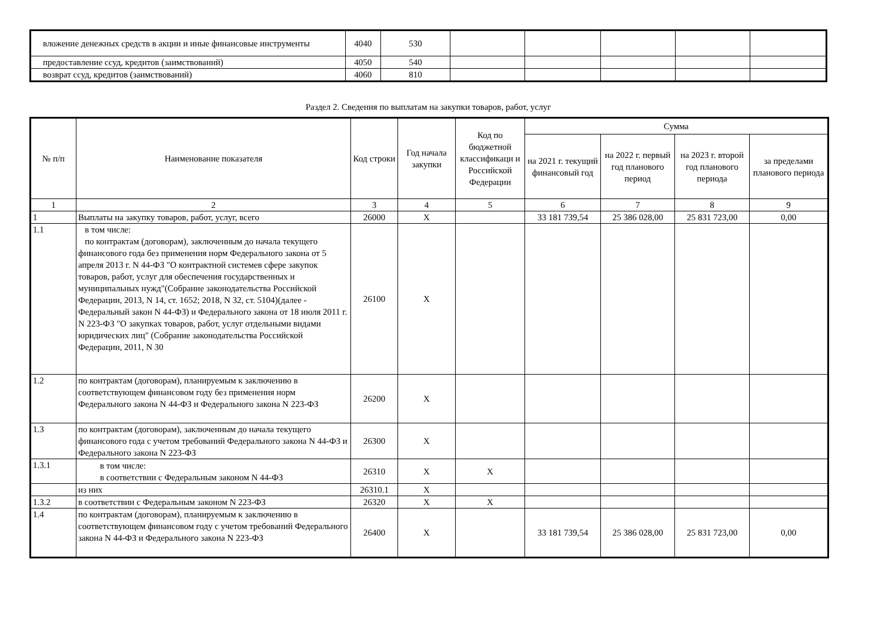| вложение денежных средств в акции и иные финансовые инструменты | 4040 | 530 | | | | | |
| предоставление ссуд, кредитов (заимствований) | 4050 | 540 | | | | | |
| возврат ссуд, кредитов (заимствований) | 4060 | 810 | | | | | |
Раздел 2. Сведения по выплатам на закупки товаров, работ, услуг
| № п/п | Наименование показателя | Код строки | Год начала закупки | Код по бюджетной классификаци и Российской Федерации | Сумма | | | |
| --- | --- | --- | --- | --- | --- | --- | --- | --- |
| | | | | | на 2021 г. текущий финансовый год | на 2022 г. первый год планового период | на 2023 г. второй год планового периода | за пределами планового периода |
| 1 | 2 | 3 | 4 | 5 | 6 | 7 | 8 | 9 |
| 1 | Выплаты на закупку товаров, работ, услуг, всего | 26000 | X | | 33 181 739,54 | 25 386 028,00 | 25 831 723,00 | 0,00 |
| 1.1 | в том числе: по контрактам (договорам), заключенным до начала текущего финансового года без применения норм Федерального закона от 5 апреля 2013 г. N 44-ФЗ "О контрактной системев сфере закупок товаров, работ, услуг для обеспечения государственных и муниципальных нужд"(Собрание законодательства Российской Федерации, 2013, N 14, ст. 1652; 2018, N 32, ст. 5104)(далее - Федеральный закон N 44-ФЗ) и Федерального закона от 18 июля 2011 г. N 223-ФЗ "О закупках товаров, работ, услуг отдельными видами юридических лиц" (Собрание законодательства Российской Федерации, 2011, N 30 | 26100 | X | | | | | |
| 1.2 | по контрактам (договорам), планируемым к заключению в соответствующем финансовом году без применения норм Федерального закона N 44-ФЗ и Федерального закона N 223-ФЗ | 26200 | X | | | | | |
| 1.3 | по контрактам (договорам), заключенным до начала текущего финансового года с учетом требований Федерального закона N 44-ФЗ и Федерального закона N 223-ФЗ | 26300 | X | | | | | |
| 1.3.1 | в том числе: в соответствии с Федеральным законом N 44-ФЗ | 26310 | X | X | | | | |
| | из них | 26310.1 | X | | | | | |
| 1.3.2 | в соответствии с Федеральным законом N 223-ФЗ | 26320 | X | X | | | | |
| 1.4 | по контрактам (договорам), планируемым к заключению в соответствующем финансовом году с учетом требований Федерального закона N 44-ФЗ и Федерального закона N 223-ФЗ | 26400 | X | | 33 181 739,54 | 25 386 028,00 | 25 831 723,00 | 0,00 |